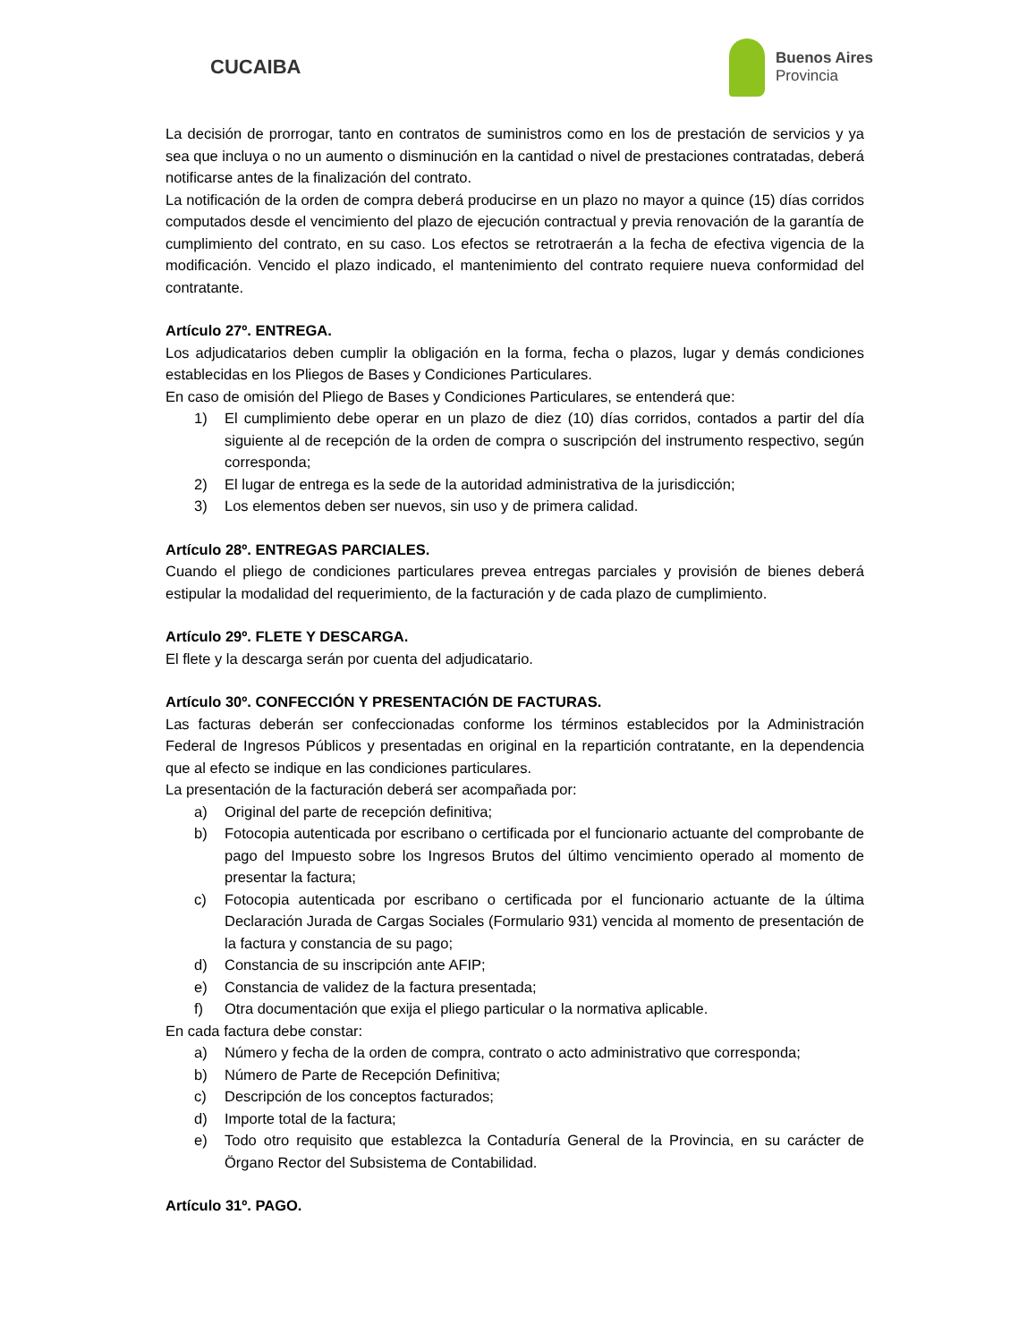CUCAIBA
Buenos Aires
Provincia
La decisión de prorrogar, tanto en contratos de suministros como en los de prestación de servicios y ya sea que incluya o no un aumento o disminución en la cantidad o nivel de prestaciones contratadas, deberá notificarse antes de la finalización del contrato.
La notificación de la orden de compra deberá producirse en un plazo no mayor a quince (15) días corridos computados desde el vencimiento del plazo de ejecución contractual y previa renovación de la garantía de cumplimiento del contrato, en su caso. Los efectos se retrotraerán a la fecha de efectiva vigencia de la modificación. Vencido el plazo indicado, el mantenimiento del contrato requiere nueva conformidad del contratante.
Artículo 27º. ENTREGA.
Los adjudicatarios deben cumplir la obligación en la forma, fecha o plazos, lugar y demás condiciones establecidas en los Pliegos de Bases y Condiciones Particulares.
En caso de omisión del Pliego de Bases y Condiciones Particulares, se entenderá que:
1) El cumplimiento debe operar en un plazo de diez (10) días corridos, contados a partir del día siguiente al de recepción de la orden de compra o suscripción del instrumento respectivo, según corresponda;
2) El lugar de entrega es la sede de la autoridad administrativa de la jurisdicción;
3) Los elementos deben ser nuevos, sin uso y de primera calidad.
Artículo 28º. ENTREGAS PARCIALES.
Cuando el pliego de condiciones particulares prevea entregas parciales y provisión de bienes deberá estipular la modalidad del requerimiento, de la facturación y de cada plazo de cumplimiento.
Artículo 29º. FLETE Y DESCARGA.
El flete y la descarga serán por cuenta del adjudicatario.
Artículo 30º. CONFECCIÓN Y PRESENTACIÓN DE FACTURAS.
Las facturas deberán ser confeccionadas conforme los términos establecidos por la Administración Federal de Ingresos Públicos y presentadas en original en la repartición contratante, en la dependencia que al efecto se indique en las condiciones particulares.
La presentación de la facturación deberá ser acompañada por:
a) Original del parte de recepción definitiva;
b) Fotocopia autenticada por escribano o certificada por el funcionario actuante del comprobante de pago del Impuesto sobre los Ingresos Brutos del último vencimiento operado al momento de presentar la factura;
c) Fotocopia autenticada por escribano o certificada por el funcionario actuante de la última Declaración Jurada de Cargas Sociales (Formulario 931) vencida al momento de presentación de la factura y constancia de su pago;
d) Constancia de su inscripción ante AFIP;
e) Constancia de validez de la factura presentada;
f) Otra documentación que exija el pliego particular o la normativa aplicable.
En cada factura debe constar:
a) Número y fecha de la orden de compra, contrato o acto administrativo que corresponda;
b) Número de Parte de Recepción Definitiva;
c) Descripción de los conceptos facturados;
d) Importe total de la factura;
e) Todo otro requisito que establezca la Contaduría General de la Provincia, en su carácter de Örgano Rector del Subsistema de Contabilidad.
Artículo 31º. PAGO.